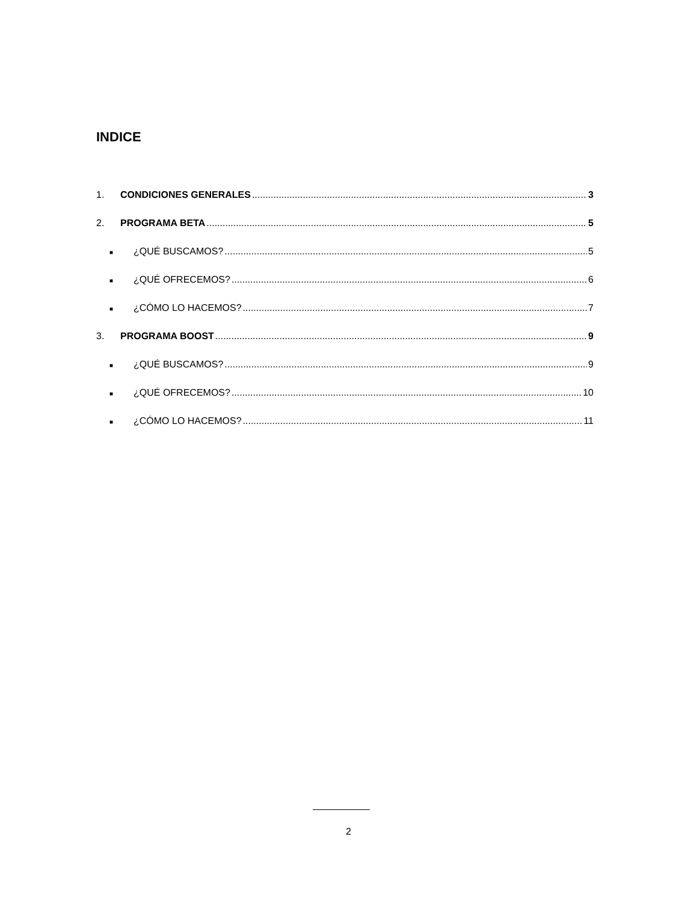INDICE
1. CONDICIONES GENERALES 3
2. PROGRAMA BETA 5
■ ¿QUÉ BUSCAMOS? 5
■ ¿QUÉ OFRECEMOS? 6
■ ¿CÓMO LO HACEMOS? 7
3. PROGRAMA BOOST 9
■ ¿QUÉ BUSCAMOS? 9
■ ¿QUÉ OFRECEMOS? 10
■ ¿CÓMO LO HACEMOS? 11
2